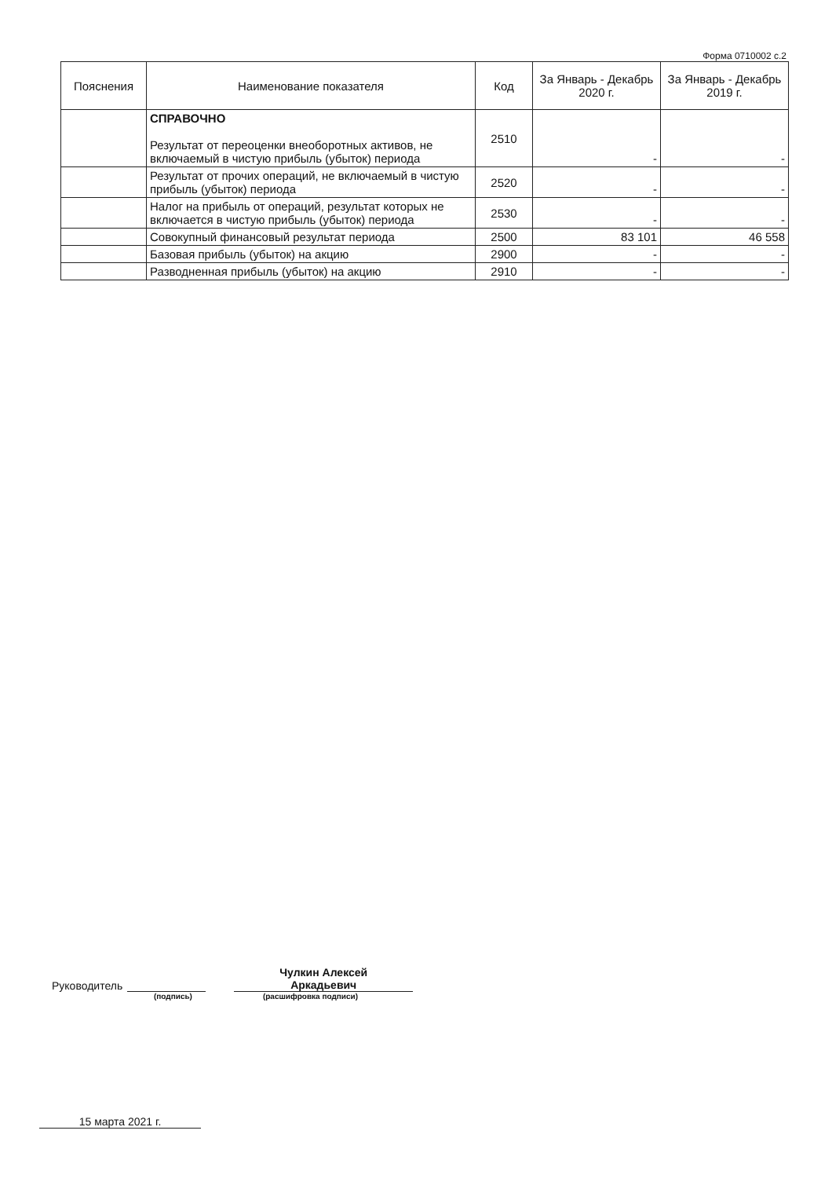Форма 0710002 с.2
| Пояснения | Наименование показателя | Код | За Январь - Декабрь 2020 г. | За Январь - Декабрь 2019 г. |
| --- | --- | --- | --- | --- |
| | СПРАВОЧНО Результат от переоценки внеоборотных активов, не включаемый в чистую прибыль (убыток) периода | 2510 | - | - |
| | Результат от прочих операций, не включаемый в чистую прибыль (убыток) периода | 2520 | - | - |
| | Налог на прибыль от операций, результат которых не включается в чистую прибыль (убыток) периода | 2530 | - | - |
| | Совокупный финансовый результат периода | 2500 | 83 101 | 46 558 |
| | Базовая прибыль (убыток) на акцию | 2900 | - | - |
| | Разводненная прибыль (убыток) на акцию | 2910 | - | - |
Руководитель Чулкин Алексей
Аркадьевич
(подпись) (расшифровка подписи)
15 марта 2021 г.